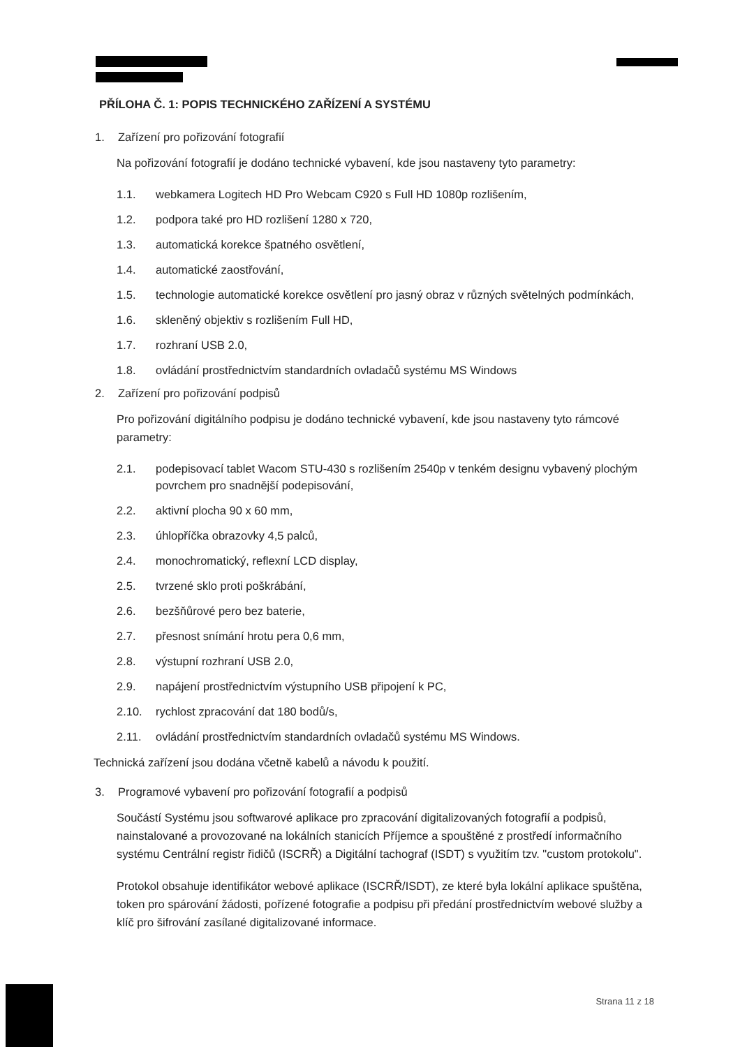PŘÍLOHA Č. 1: POPIS TECHNICKÉHO ZAŘÍZENÍ A SYSTÉMU
1. Zařízení pro pořizování fotografií
Na pořizování fotografií je dodáno technické vybavení, kde jsou nastaveny tyto parametry:
1.1. webkamera Logitech HD Pro Webcam C920 s Full HD 1080p rozlišením,
1.2. podpora také pro HD rozlišení 1280 x 720,
1.3. automatická korekce špatného osvětlení,
1.4. automatické zaostřování,
1.5. technologie automatické korekce osvětlení pro jasný obraz v různých světelných podmínkách,
1.6. skleněný objektiv s rozlišením Full HD,
1.7. rozhraní USB 2.0,
1.8. ovládání prostřednictvím standardních ovladačů systému MS Windows
2. Zařízení pro pořizování podpisů
Pro pořizování digitálního podpisu je dodáno technické vybavení, kde jsou nastaveny tyto rámcové parametry:
2.1. podepisovací tablet Wacom STU-430 s rozlišením 2540p v tenkém designu vybavený plochým povrchem pro snadnější podepisování,
2.2. aktivní plocha 90 x 60 mm,
2.3. úhlopříčka obrazovky 4,5 palců,
2.4. monochromatický, reflexní LCD display,
2.5. tvrzené sklo proti poškrábání,
2.6. bezšňůrové pero bez baterie,
2.7. přesnost snímání hrotu pera 0,6 mm,
2.8. výstupní rozhraní USB 2.0,
2.9. napájení prostřednictvím výstupního USB připojení k PC,
2.10. rychlost zpracování dat 180 bodů/s,
2.11. ovládání prostřednictvím standardních ovladačů systému MS Windows.
Technická zařízení jsou dodána včetně kabelů a návodu k použití.
3. Programové vybavení pro pořizování fotografií a podpisů
Součástí Systému jsou softwarové aplikace pro zpracování digitalizovaných fotografií a podpisů, nainstalované a provozované na lokálních stanicích Příjemce a spouštěné z prostředí informačního systému Centrální registr řidičů (ISCRŘ) a Digitální tachograf (ISDT) s využitím tzv. "custom protokolu".
Protokol obsahuje identifikátor webové aplikace (ISCRŘ/ISDT), ze které byla lokální aplikace spuštěna, token pro spárování žádosti, pořízené fotografie a podpisu při předání prostřednictvím webové služby a klíč pro šifrování zasílané digitalizované informace.
Strana 11 z 18